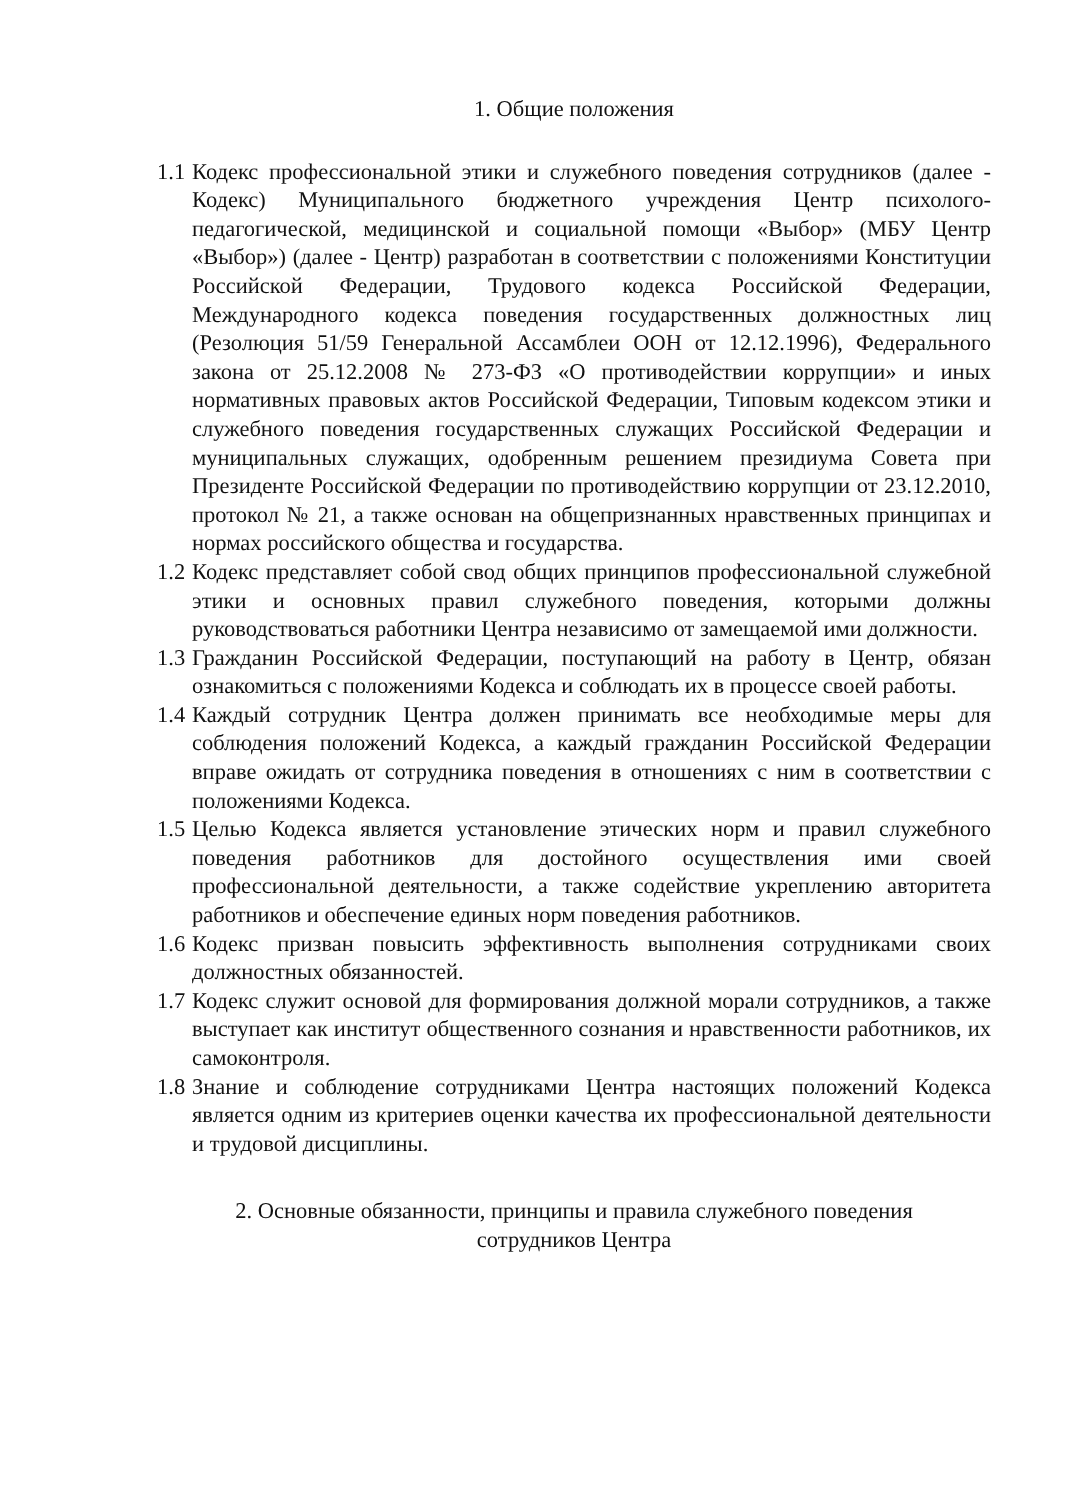1. Общие положения
1.1 Кодекс профессиональной этики и служебного поведения сотрудников (далее - Кодекс) Муниципального бюджетного учреждения Центр психолого-педагогической, медицинской и социальной помощи «Выбор» (МБУ Центр «Выбор») (далее - Центр) разработан в соответствии с положениями Конституции Российской Федерации, Трудового кодекса Российской Федерации, Международного кодекса поведения государственных должностных лиц (Резолюция 51/59 Генеральной Ассамблеи ООН от 12.12.1996), Федерального закона от 25.12.2008 № 273-ФЗ «О противодействии коррупции» и иных нормативных правовых актов Российской Федерации, Типовым кодексом этики и служебного поведения государственных служащих Российской Федерации и муниципальных служащих, одобренным решением президиума Совета при Президенте Российской Федерации по противодействию коррупции от 23.12.2010, протокол № 21, а также основан на общепризнанных нравственных принципах и нормах российского общества и государства.
1.2 Кодекс представляет собой свод общих принципов профессиональной служебной этики и основных правил служебного поведения, которыми должны руководствоваться работники Центра независимо от замещаемой ими должности.
1.3 Гражданин Российской Федерации, поступающий на работу в Центр, обязан ознакомиться с положениями Кодекса и соблюдать их в процессе своей работы.
1.4 Каждый сотрудник Центра должен принимать все необходимые меры для соблюдения положений Кодекса, а каждый гражданин Российской Федерации вправе ожидать от сотрудника поведения в отношениях с ним в соответствии с положениями Кодекса.
1.5 Целью Кодекса является установление этических норм и правил служебного поведения работников для достойного осуществления ими своей профессиональной деятельности, а также содействие укреплению авторитета работников и обеспечение единых норм поведения работников.
1.6 Кодекс призван повысить эффективность выполнения сотрудниками своих должностных обязанностей.
1.7 Кодекс служит основой для формирования должной морали сотрудников, а также выступает как институт общественного сознания и нравственности работников, их самоконтроля.
1.8 Знание и соблюдение сотрудниками Центра настоящих положений Кодекса является одним из критериев оценки качества их профессиональной деятельности и трудовой дисциплины.
2. Основные обязанности, принципы и правила служебного поведения
сотрудников Центра